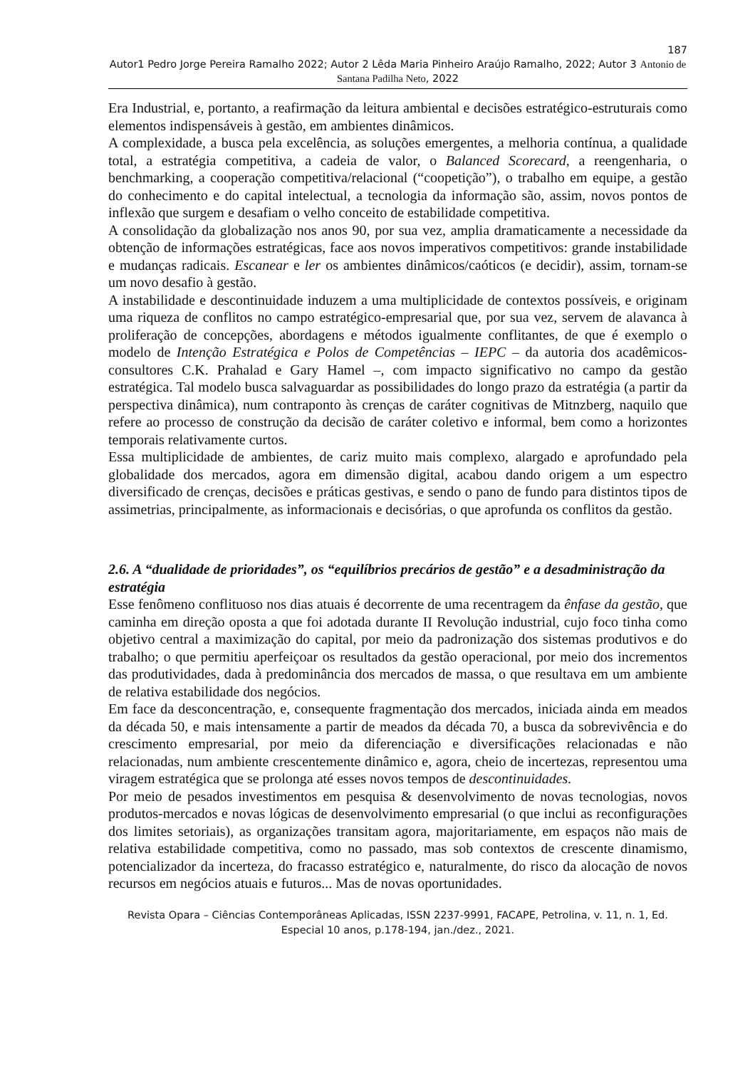187
Autor1 Pedro Jorge Pereira Ramalho 2022; Autor 2 Lêda Maria Pinheiro Araújo Ramalho, 2022; Autor 3 Antonio de Santana Padilha Neto, 2022
Era Industrial, e, portanto, a reafirmação da leitura ambiental e decisões estratégico-estruturais como elementos indispensáveis à gestão, em ambientes dinâmicos.
A complexidade, a busca pela excelência, as soluções emergentes, a melhoria contínua, a qualidade total, a estratégia competitiva, a cadeia de valor, o Balanced Scorecard, a reengenharia, o benchmarking, a cooperação competitiva/relacional (“coopetição”), o trabalho em equipe, a gestão do conhecimento e do capital intelectual, a tecnologia da informação são, assim, novos pontos de inflexão que surgem e desafiam o velho conceito de estabilidade competitiva.
A consolidação da globalização nos anos 90, por sua vez, amplia dramaticamente a necessidade da obtenção de informações estratégicas, face aos novos imperativos competitivos: grande instabilidade e mudanças radicais. Escanear e ler os ambientes dinâmicos/caóticos (e decidir), assim, tornam-se um novo desafio à gestão.
A instabilidade e descontinuidade induzem a uma multiplicidade de contextos possíveis, e originam uma riqueza de conflitos no campo estratégico-empresarial que, por sua vez, servem de alavanca à proliferação de concepções, abordagens e métodos igualmente conflitantes, de que é exemplo o modelo de Intenção Estratégica e Polos de Competências – IEPC – da autoria dos acadêmicos-consultores C.K. Prahalad e Gary Hamel –, com impacto significativo no campo da gestão estratégica. Tal modelo busca salvaguardar as possibilidades do longo prazo da estratégia (a partir da perspectiva dinâmica), num contraponto às crenças de caráter cognitivas de Mitnzberg, naquilo que refere ao processo de construção da decisão de caráter coletivo e informal, bem como a horizontes temporais relativamente curtos.
Essa multiplicidade de ambientes, de cariz muito mais complexo, alargado e aprofundado pela globalidade dos mercados, agora em dimensão digital, acabou dando origem a um espectro diversificado de crenças, decisões e práticas gestivas, e sendo o pano de fundo para distintos tipos de assimetrias, principalmente, as informacionais e decisórias, o que aprofunda os conflitos da gestão.
2.6. A “dualidade de prioridades”, os “equilíbrios precários de gestão” e a desadministração da estratégia
Esse fenômeno conflituoso nos dias atuais é decorrente de uma recentragem da ênfase da gestão, que caminha em direção oposta a que foi adotada durante II Revolução industrial, cujo foco tinha como objetivo central a maximização do capital, por meio da padronização dos sistemas produtivos e do trabalho; o que permitiu aperfeiçoar os resultados da gestão operacional, por meio dos incrementos das produtividades, dada à predominância dos mercados de massa, o que resultava em um ambiente de relativa estabilidade dos negócios.
Em face da desconcentração, e, consequente fragmentação dos mercados, iniciada ainda em meados da década 50, e mais intensamente a partir de meados da década 70, a busca da sobrevivência e do crescimento empresarial, por meio da diferenciação e diversificações relacionadas e não relacionadas, num ambiente crescentemente dinâmico e, agora, cheio de incertezas, representou uma viragem estratégica que se prolonga até esses novos tempos de descontinuidades.
Por meio de pesados investimentos em pesquisa & desenvolvimento de novas tecnologias, novos produtos-mercados e novas lógicas de desenvolvimento empresarial (o que inclui as reconfigurações dos limites setoriais), as organizações transitam agora, majoritariamente, em espaços não mais de relativa estabilidade competitiva, como no passado, mas sob contextos de crescente dinamismo, potencializador da incerteza, do fracasso estratégico e, naturalmente, do risco da alocação de novos recursos em negócios atuais e futuros... Mas de novas oportunidades.
Revista Opara – Ciências Contemporâneas Aplicadas, ISSN 2237-9991, FACAPE, Petrolina, v. 11, n. 1, Ed. Especial 10 anos, p.178-194, jan./dez., 2021.